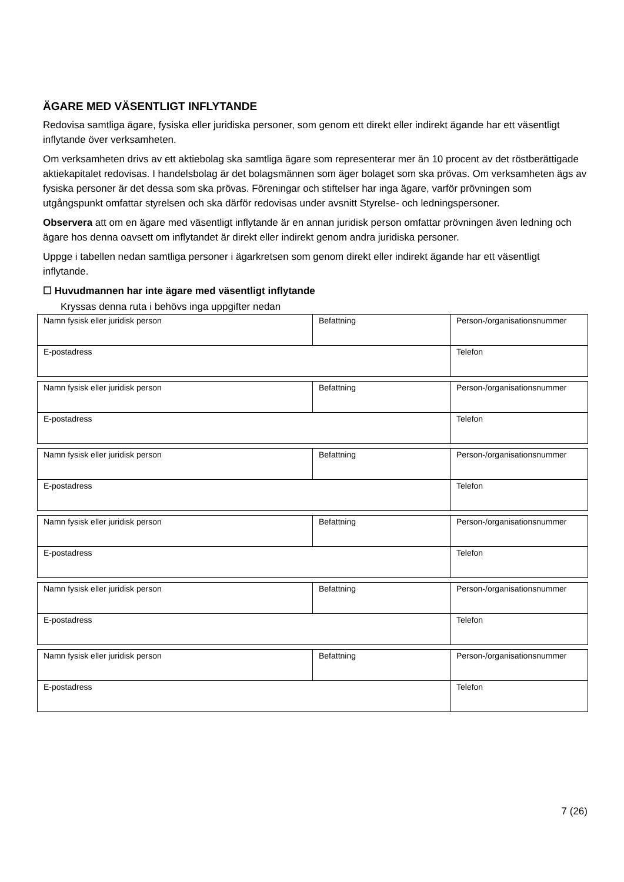ÄGARE MED VÄSENTLIGT INFLYTANDE
Redovisa samtliga ägare, fysiska eller juridiska personer, som genom ett direkt eller indirekt ägande har ett väsentligt inflytande över verksamheten.
Om verksamheten drivs av ett aktiebolag ska samtliga ägare som representerar mer än 10 procent av det röstberättigade aktiekapitalet redovisas. I handelsbolag är det bolagsmännen som äger bolaget som ska prövas. Om verksamheten ägs av fysiska personer är det dessa som ska prövas. Föreningar och stiftelser har inga ägare, varför prövningen som utgångspunkt omfattar styrelsen och ska därför redovisas under avsnitt Styrelse- och ledningspersoner.
Observera att om en ägare med väsentligt inflytande är en annan juridisk person omfattar prövningen även ledning och ägare hos denna oavsett om inflytandet är direkt eller indirekt genom andra juridiska personer.
Uppge i tabellen nedan samtliga personer i ägarkretsen som genom direkt eller indirekt ägande har ett väsentligt inflytande.
☐ Huvudmannen har inte ägare med väsentligt inflytande
Kryssas denna ruta i behövs inga uppgifter nedan
| Namn fysisk eller juridisk person | Befattning | Person-/organisationsnummer |
| E-postadress | | Telefon |
| Namn fysisk eller juridisk person | Befattning | Person-/organisationsnummer |
| E-postadress | | Telefon |
| Namn fysisk eller juridisk person | Befattning | Person-/organisationsnummer |
| E-postadress | | Telefon |
| Namn fysisk eller juridisk person | Befattning | Person-/organisationsnummer |
| E-postadress | | Telefon |
| Namn fysisk eller juridisk person | Befattning | Person-/organisationsnummer |
| E-postadress | | Telefon |
| Namn fysisk eller juridisk person | Befattning | Person-/organisationsnummer |
| E-postadress | | Telefon |
7 (26)